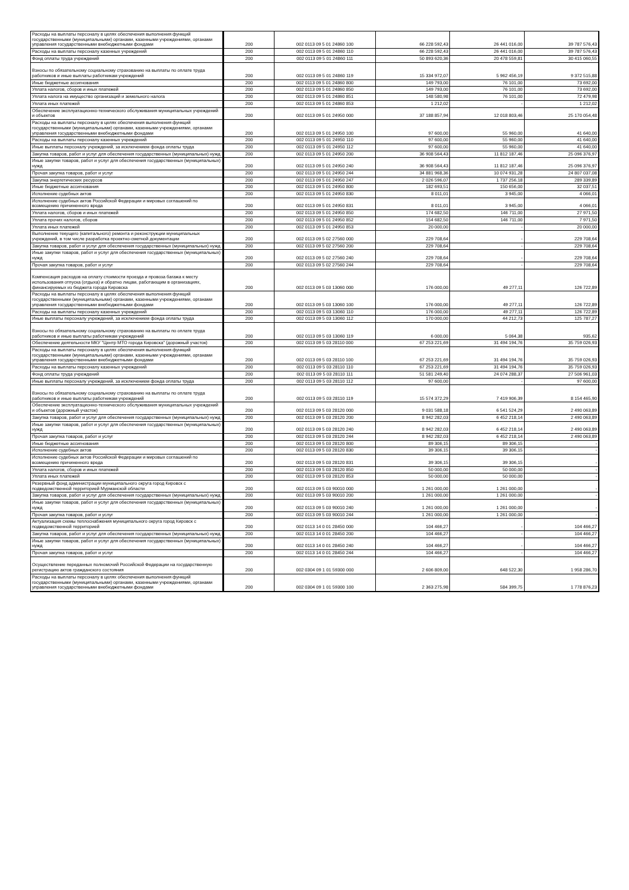| Расходы на выплаты персоналу в целях обеспечения выполнения функций государственными (муниципальными) органами, казенными учреждениями, органами управления государственными внебюджетными фондами | 200 | 002 0113 09 5 01 24860 100 | 66 228 592,43 | 26 441 016,00 | 39 787 576,43 |
| Расходы на выплаты персоналу казенных учреждений | 200 | 002 0113 09 5 01 24860 110 | 66 228 592,43 | 26 441 016,00 | 39 787 576,43 |
| Фонд оплаты труда учреждений | 200 | 002 0113 09 5 01 24860 111 | 50 893 620,36 | 20 478 559,81 | 30 415 060,55 |
| Взносы по обязательному социальному страхованию на выплаты по оплате труда работников и иные выплаты работникам учреждений | 200 | 002 0113 09 5 01 24860 119 | 15 334 972,07 | 5 962 456,19 | 9 372 515,88 |
| Иные бюджетные ассигнования | 200 | 002 0113 09 5 01 24860 800 | 149 793,00 | 76 101,00 | 73 692,00 |
| Уплата налогов, сборов и иных платежей | 200 | 002 0113 09 5 01 24860 850 | 149 793,00 | 76 101,00 | 73 692,00 |
| Уплата налога на имущество организаций и земельного налога | 200 | 002 0113 09 5 01 24860 851 | 148 580,98 | 76 101,00 | 72 479,98 |
| Уплата иных платежей | 200 | 002 0113 09 5 01 24860 853 | 1 212,02 | - | 1 212,02 |
| Обеспечение эксплуатационно-технического обслуживания муниципальных учреждений и объектов | 200 | 002 0113 09 5 01 24950 000 | 37 188 857,94 | 12 018 803,46 | 25 170 054,48 |
| Расходы на выплаты персоналу в целях обеспечения выполнения функций государственными (муниципальными) органами, казенными учреждениями, органами управления государственными внебюджетными фондами | 200 | 002 0113 09 5 01 24950 100 | 97 600,00 | 55 960,00 | 41 640,00 |
| Расходы на выплаты персоналу казенных учреждений | 200 | 002 0113 09 5 01 24950 110 | 97 600,00 | 55 960,00 | 41 640,00 |
| Иные выплаты персоналу учреждений, за исключением фонда оплаты труда | 200 | 002 0113 09 5 01 24950 112 | 97 600,00 | 55 960,00 | 41 640,00 |
| Закупка товаров, работ и услуг для обеспечения государственных (муниципальных) нужд | 200 | 002 0113 09 5 01 24950 200 | 36 908 564,43 | 11 812 187,46 | 25 096 376,97 |
| Иные закупки товаров, работ и услуг для обеспечения государственных (муниципальных) нужд | 200 | 002 0113 09 5 01 24950 240 | 36 908 564,43 | 11 812 187,46 | 25 096 376,97 |
| Прочая закупка товаров, работ и услуг | 200 | 002 0113 09 5 01 24950 244 | 34 881 968,36 | 10 074 931,28 | 24 807 037,08 |
| Закупка энергетических ресурсов | 200 | 002 0113 09 5 01 24950 247 | 2 026 596,07 | 1 737 256,18 | 289 339,89 |
| Иные бюджетные ассигнования | 200 | 002 0113 09 5 01 24950 800 | 182 693,51 | 150 656,00 | 32 037,51 |
| Исполнение судебных актов | 200 | 002 0113 09 5 01 24950 830 | 8 011,01 | 3 945,00 | 4 066,01 |
| Исполнение судебных актов Российской Федерации и мировых соглашений по возмещению причиненного вреда | 200 | 002 0113 09 5 01 24950 831 | 8 011,01 | 3 945,00 | 4 066,01 |
| Уплата налогов, сборов и иных платежей | 200 | 002 0113 09 5 01 24950 850 | 174 682,50 | 146 711,00 | 27 971,50 |
| Уплата прочих налогов, сборов | 200 | 002 0113 09 5 01 24950 852 | 154 682,50 | 146 711,00 | 7 971,50 |
| Уплата иных платежей | 200 | 002 0113 09 5 01 24950 853 | 20 000,00 | - | 20 000,00 |
| Выполнение текущего (капитального) ремонта и реконструкции муниципальных учреждений, в том числе разработка проектно-сметной документации | 200 | 002 0113 09 5 02 27560 000 | 229 708,64 | - | 229 708,64 |
| Закупка товаров, работ и услуг для обеспечения государственных (муниципальных) нужд | 200 | 002 0113 09 5 02 27560 200 | 229 708,64 | - | 229 708,64 |
| Иные закупки товаров, работ и услуг для обеспечения государственных (муниципальных) нужд | 200 | 002 0113 09 5 02 27560 240 | 229 708,64 | - | 229 708,64 |
| Прочая закупка товаров, работ и услуг | 200 | 002 0113 09 5 02 27560 244 | 229 708,64 | - | 229 708,64 |
| Компенсация расходов на оплату стоимости проезда и провоза багажа к месту использования отпуска (отдыха) и обратно лицам, работающим в организациях, финансируемых из бюджета города Кировска | 200 | 002 0113 09 5 03 13060 000 | 176 000,00 | 49 277,11 | 126 722,89 |
| Расходы на выплаты персоналу в целях обеспечения выполнения функций государственными (муниципальными) органами, казенными учреждениями, органами управления государственными внебюджетными фондами | 200 | 002 0113 09 5 03 13060 100 | 176 000,00 | 49 277,11 | 126 722,89 |
| Расходы на выплаты персоналу казенных учреждений | 200 | 002 0113 09 5 03 13060 110 | 176 000,00 | 49 277,11 | 126 722,89 |
| Иные выплаты персоналу учреждений, за исключением фонда оплаты труда | 200 | 002 0113 09 5 03 13060 112 | 170 000,00 | 44 212,73 | 125 787,27 |
| Взносы по обязательному социальному страхованию на выплаты по оплате труда работников и иные выплаты работникам учреждений | 200 | 002 0113 09 5 03 13060 119 | 6 000,00 | 5 064,38 | 935,62 |
| Обеспечение деятельности МКУ "Центр МТО города Кировска" (дорожный участок) | 200 | 002 0113 09 5 03 28110 000 | 67 253 221,69 | 31 494 194,76 | 35 759 026,93 |
| Расходы на выплаты персоналу в целях обеспечения выполнения функций государственными (муниципальными) органами, казенными учреждениями, органами управления государственными внебюджетными фондами | 200 | 002 0113 09 5 03 28110 100 | 67 253 221,69 | 31 494 194,76 | 35 759 026,93 |
| Расходы на выплаты персоналу казенных учреждений | 200 | 002 0113 09 5 03 28110 110 | 67 253 221,69 | 31 494 194,76 | 35 759 026,93 |
| Фонд оплаты труда учреждений | 200 | 002 0113 09 5 03 28110 111 | 51 581 249,40 | 24 074 288,37 | 27 506 961,03 |
| Иные выплаты персоналу учреждений, за исключением фонда оплаты труда | 200 | 002 0113 09 5 03 28110 112 | 97 600,00 | - | 97 600,00 |
| Взносы по обязательному социальному страхованию на выплаты по оплате труда работников и иные выплаты работникам учреждений | 200 | 002 0113 09 5 03 28110 119 | 15 574 372,29 | 7 419 906,39 | 8 154 465,90 |
| Обеспечение эксплуатационно-технического обслуживания муниципальных учреждений и объектов (дорожный участок) | 200 | 002 0113 09 5 03 28120 000 | 9 031 588,18 | 6 541 524,29 | 2 490 063,89 |
| Закупка товаров, работ и услуг для обеспечения государственных (муниципальных) нужд | 200 | 002 0113 09 5 03 28120 200 | 8 942 282,03 | 6 452 218,14 | 2 490 063,89 |
| Иные закупки товаров, работ и услуг для обеспечения государственных (муниципальных) нужд | 200 | 002 0113 09 5 03 28120 240 | 8 942 282,03 | 6 452 218,14 | 2 490 063,89 |
| Прочая закупка товаров, работ и услуг | 200 | 002 0113 09 5 03 28120 244 | 8 942 282,03 | 6 452 218,14 | 2 490 063,89 |
| Иные бюджетные ассигнования | 200 | 002 0113 09 5 03 28120 800 | 89 306,15 | 89 306,15 | - |
| Исполнение судебных актов | 200 | 002 0113 09 5 03 28120 830 | 39 306,15 | 39 306,15 | - |
| Исполнение судебных актов Российской Федерации и мировых соглашений по возмещению причиненного вреда | 200 | 002 0113 09 5 03 28120 831 | 39 306,15 | 39 306,15 | - |
| Уплата налогов, сборов и иных платежей | 200 | 002 0113 09 5 03 28120 850 | 50 000,00 | 50 000,00 | - |
| Уплата иных платежей | 200 | 002 0113 09 5 03 28120 853 | 50 000,00 | 50 000,00 | - |
| Резервный фонд администрации муниципального округа город Кировск с подведомственной территорией Мурманской области | 200 | 002 0113 09 5 03 90010 000 | 1 261 000,00 | 1 261 000,00 | - |
| Закупка товаров, работ и услуг для обеспечения государственных (муниципальных) нужд | 200 | 002 0113 09 5 03 90010 200 | 1 261 000,00 | 1 261 000,00 | - |
| Иные закупки товаров, работ и услуг для обеспечения государственных (муниципальных) нужд | 200 | 002 0113 09 5 03 90010 240 | 1 261 000,00 | 1 261 000,00 | - |
| Прочая закупка товаров, работ и услуг | 200 | 002 0113 09 5 03 90010 244 | 1 261 000,00 | 1 261 000,00 | - |
| Актуализация схемы теплоснабжения муниципального округа город Кировск с подведомственной территорией | 200 | 002 0113 14 0 01 28450 000 | 104 466,27 | - | 104 466,27 |
| Закупка товаров, работ и услуг для обеспечения государственных (муниципальных) нужд | 200 | 002 0113 14 0 01 28450 200 | 104 466,27 | - | 104 466,27 |
| Иные закупки товаров, работ и услуг для обеспечения государственных (муниципальных) нужд | 200 | 002 0113 14 0 01 28450 240 | 104 466,27 | - | 104 466,27 |
| Прочая закупка товаров, работ и услуг | 200 | 002 0113 14 0 01 28450 244 | 104 466,27 | - | 104 466,27 |
| Осуществление переданных полномочий Российской Федерации на государственную регистрацию актов гражданского состояния | 200 | 002 0304 09 1 01 59300 000 | 2 606 809,00 | 648 522,30 | 1 958 286,70 |
| Расходы на выплаты персоналу в целях обеспечения выполнения функций государственными (муниципальными) органами, казенными учреждениями, органами управления государственными внебюджетными фондами | 200 | 002 0304 09 1 01 59300 100 | 2 363 275,98 | 584 399,75 | 1 778 876,23 |